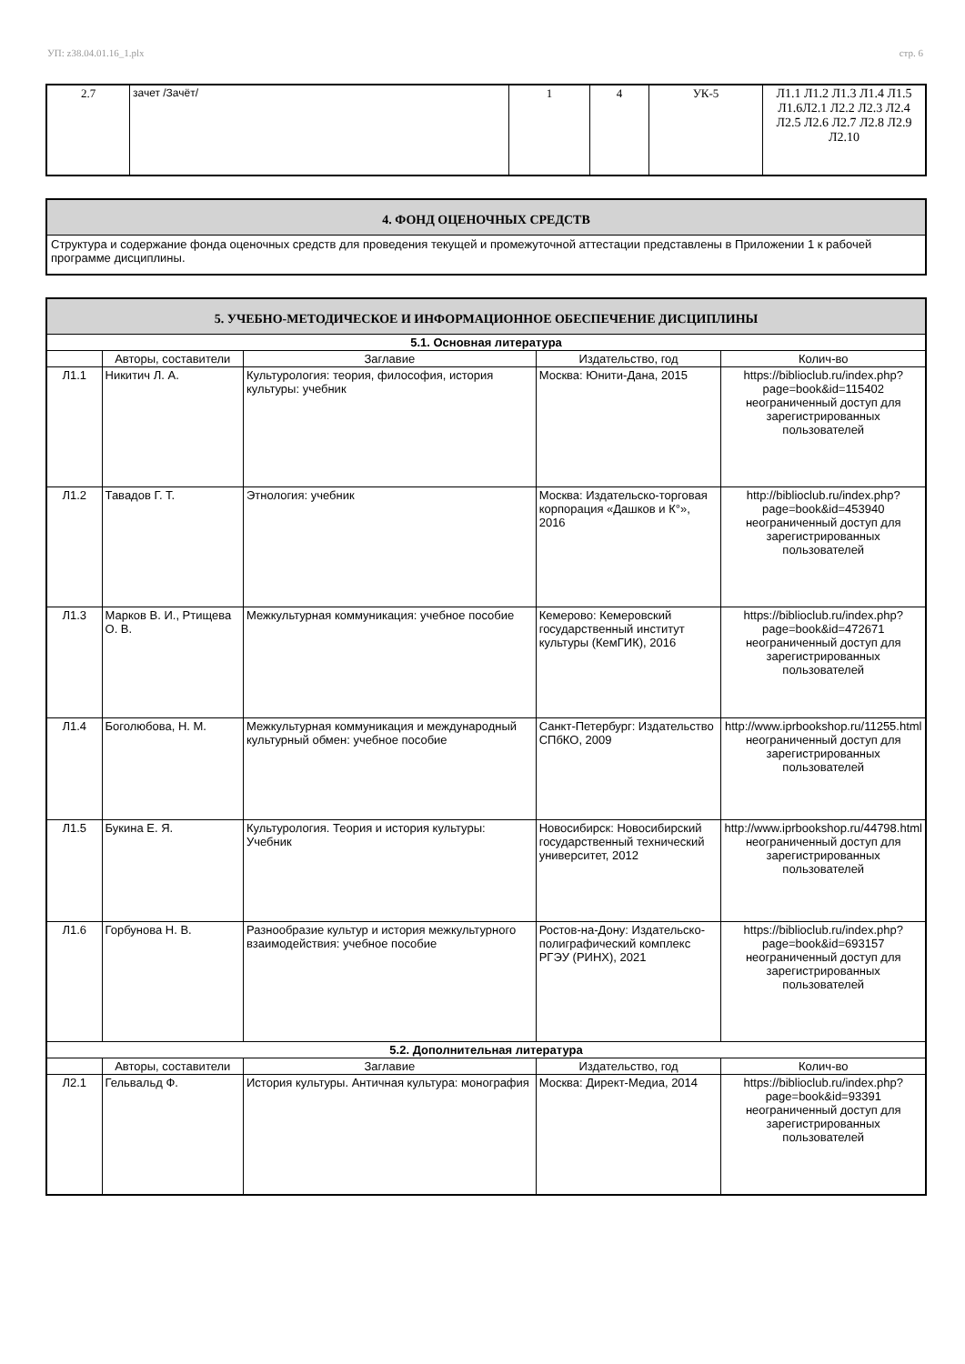УП: z38.04.01.16_1.plx стр. 6
| 2.7 | зачет /Зачёт/ | 1 | 4 | УК-5 | Л1.1 Л1.2 Л1.3 Л1.4 Л1.5 Л1.6Л2.1 Л2.2 Л2.3 Л2.4 Л2.5 Л2.6 Л2.7 Л2.8 Л2.9 Л2.10 |
| 4. ФОНД ОЦЕНОЧНЫХ СРЕДСТВ |
| Структура и содержание фонда оценочных средств для проведения текущей и промежуточной аттестации представлены в Приложении 1 к рабочей программе дисциплины. |
| 5. УЧЕБНО-МЕТОДИЧЕСКОЕ И ИНФОРМАЦИОННОЕ ОБЕСПЕЧЕНИЕ ДИСЦИПЛИНЫ | | | | |
| 5.1. Основная литература | | | | |
| | Авторы, составители | Заглавие | Издательство, год | Колич-во |
| Л1.1 | Никитич Л. А. | Культурология: теория, философия, история культуры: учебник | Москва: Юнити-Дана, 2015 | https://biblioclub.ru/index.php? page=book&id=115402 неограниченный доступ для зарегистрированных пользователей |
| Л1.2 | Тавадов Г. Т. | Этнология: учебник | Москва: Издательско-торговая корпорация «Дашков и К°», 2016 | http://biblioclub.ru/index.php? page=book&id=453940 неограниченный доступ для зарегистрированных пользователей |
| Л1.3 | Марков В. И., Ртищева О. В. | Межкультурная коммуникация: учебное пособие | Кемерово: Кемеровский государственный институт культуры (КемГИК), 2016 | https://biblioclub.ru/index.php? page=book&id=472671 неограниченный доступ для зарегистрированных пользователей |
| Л1.4 | Боголюбова, Н. М. | Межкультурная коммуникация и международный культурный обмен: учебное пособие | Санкт-Петербург: Издательство СПбКО, 2009 | http://www.iprbookshop.ru/11255.html неограниченный доступ для зарегистрированных пользователей |
| Л1.5 | Букина Е. Я. | Культурология. Теория и история культуры: Учебник | Новосибирск: Новосибирский государственный технический университет, 2012 | http://www.iprbookshop.ru/44798.html неограниченный доступ для зарегистрированных пользователей |
| Л1.6 | Горбунова Н. В. | Разнообразие культур и история межкультурного взаимодействия: учебное пособие | Ростов-на-Дону: Издательско-полиграфический комплекс РГЭУ (РИНХ), 2021 | https://biblioclub.ru/index.php? page=book&id=693157 неограниченный доступ для зарегистрированных пользователей |
| 5.2. Дополнительная литература | | | | |
| | Авторы, составители | Заглавие | Издательство, год | Колич-во |
| Л2.1 | Гельвальд Ф. | История культуры. Античная культура: монография | Москва: Директ-Медиа, 2014 | https://biblioclub.ru/index.php? page=book&id=93391 неограниченный доступ для зарегистрированных пользователей |